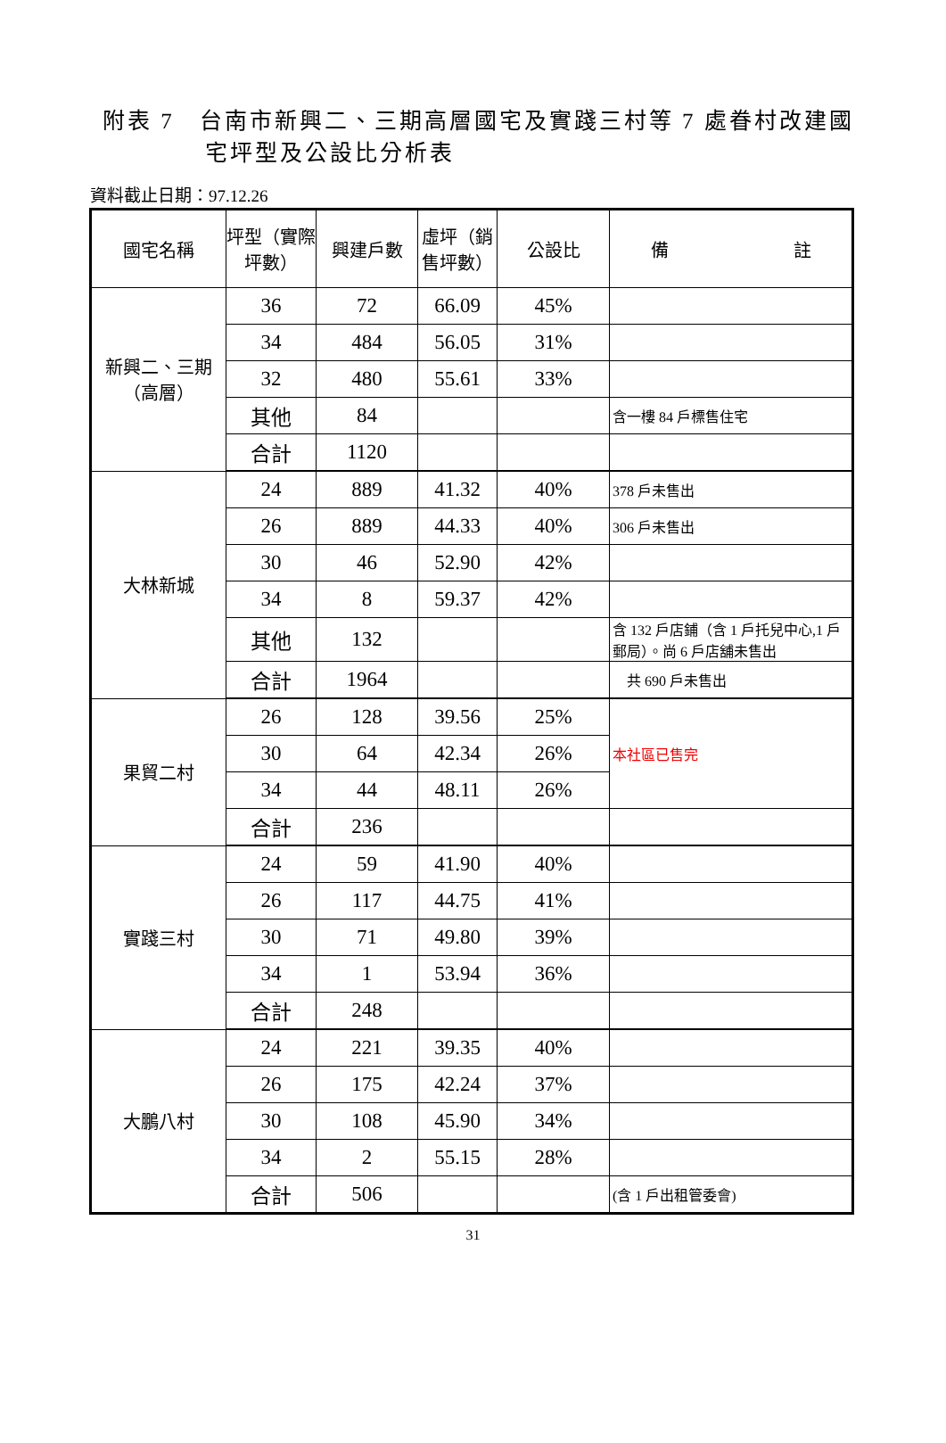附表 7　台南市新興二、三期高層國宅及實踐三村等 7 處眷村改建國
宅坪型及公設比分析表
資料截止日期：97.12.26
| 國宅名稱 | 坪型（實際坪數） | 興建戶數 | 虛坪（銷售坪數） | 公設比 | 備 註 |
| --- | --- | --- | --- | --- | --- |
| 新興二、三期（高層） | 36 | 72 | 66.09 | 45% | |
| | 34 | 484 | 56.05 | 31% | |
| | 32 | 480 | 55.61 | 33% | |
| | 其他 | 84 | | | 含一樓 84 戶標售住宅 |
| | 合計 | 1120 | | | |
| 大林新城 | 24 | 889 | 41.32 | 40% | 378 戶未售出 |
| | 26 | 889 | 44.33 | 40% | 306 戶未售出 |
| | 30 | 46 | 52.90 | 42% | |
| | 34 | 8 | 59.37 | 42% | |
| | 其他 | 132 | | | 含 132 戶店鋪（含 1 戶托兒中心,1 戶郵局）。尚 6 戶店舖未售出 |
| | 合計 | 1964 | | | 共 690 戶未售出 |
| 果貿二村 | 26 | 128 | 39.56 | 25% | 本社區已售完 |
| | 30 | 64 | 42.34 | 26% | |
| | 34 | 44 | 48.11 | 26% | |
| | 合計 | 236 | | | |
| 實踐三村 | 24 | 59 | 41.90 | 40% | |
| | 26 | 117 | 44.75 | 41% | |
| | 30 | 71 | 49.80 | 39% | |
| | 34 | 1 | 53.94 | 36% | |
| | 合計 | 248 | | | |
| 大鵬八村 | 24 | 221 | 39.35 | 40% | |
| | 26 | 175 | 42.24 | 37% | |
| | 30 | 108 | 45.90 | 34% | |
| | 34 | 2 | 55.15 | 28% | |
| | 合計 | 506 | | | (含 1 戶出租管委會) |
31